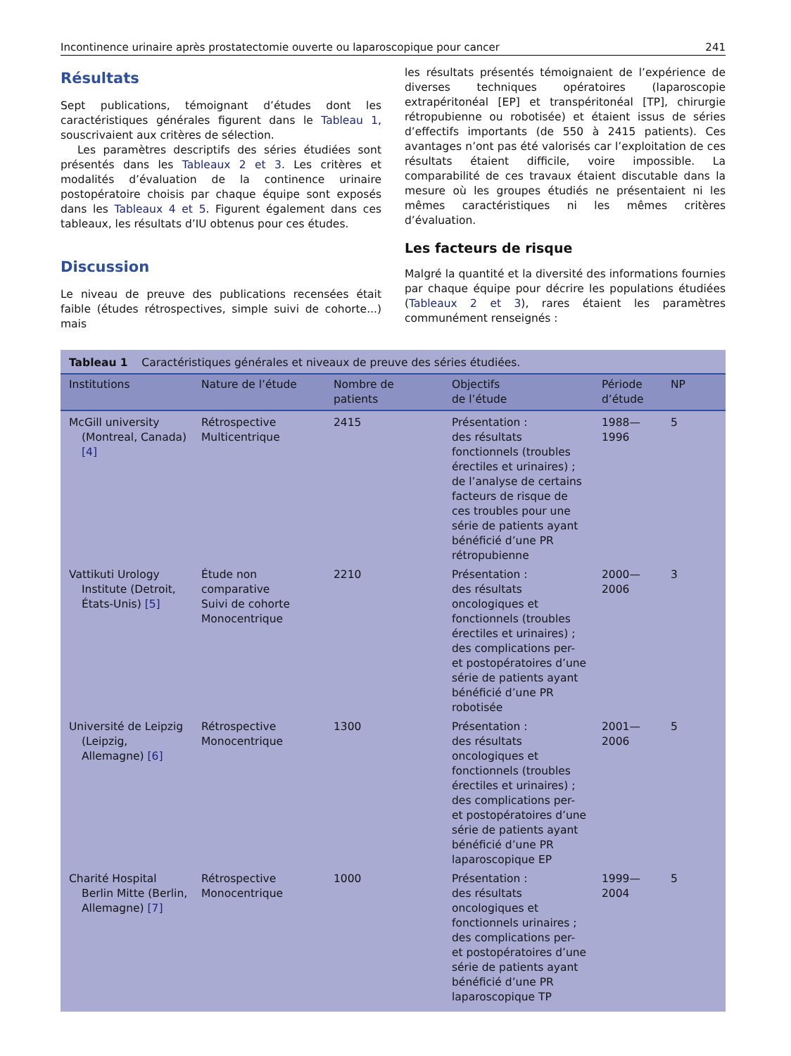Incontinence urinaire après prostatectomie ouverte ou laparoscopique pour cancer 241
Résultats
Sept publications, témoignant d’études dont les caractéristiques générales figurent dans le Tableau 1, souscrivaient aux critères de sélection.
Les paramètres descriptifs des séries étudiées sont présentés dans les Tableaux 2 et 3. Les critères et modalités d’évaluation de la continence urinaire postopératoire choisis par chaque équipe sont exposés dans les Tableaux 4 et 5. Figurent également dans ces tableaux, les résultats d’IU obtenus pour ces études.
Discussion
Le niveau de preuve des publications recensées était faible (études rétrospectives, simple suivi de cohorte...) mais
les résultats présentés témoignaient de l’expérience de diverses techniques opératoires (laparoscopie extrapéritonéal [EP] et transpéritonéal [TP], chirurgie rétropubienne ou robotisée) et étaient issus de séries d’effectifs importants (de 550 à 2415 patients). Ces avantages n’ont pas été valorisés car l’exploitation de ces résultats étaient difficile, voire impossible. La comparabilité de ces travaux étaient discutable dans la mesure où les groupes étudiés ne présentaient ni les mêmes caractéristiques ni les mêmes critères d’évaluation.
Les facteurs de risque
Malgré la quantité et la diversité des informations fournies par chaque équipe pour décrire les populations étudiées (Tableaux 2 et 3), rares étaient les paramètres communément renseignés :
Tableau 1 Caractéristiques générales et niveaux de preuve des séries étudiées.
| Institutions | Nature de l’étude | Nombre de patients | Objectifs de l’étude | Période d’étude | NP |
| --- | --- | --- | --- | --- | --- |
| McGill university (Montreal, Canada) [4] | Rétrospective Multicentrique | 2415 | Présentation : des résultats fonctionnels (troubles érectiles et urinaires) ; de l’analyse de certains facteurs de risque de ces troubles pour une série de patients ayant bénéficié d’une PR rétropubienne | 1988—1996 | 5 |
| Vattikuti Urology Institute (Detroit, États-Unis) [5] | Étude non comparative Suivi de cohorte Monocentrique | 2210 | Présentation : des résultats oncologiques et fonctionnels (troubles érectiles et urinaires) ; des complications per- et postopératoires d’une série de patients ayant bénéficié d’une PR robotisée | 2000—2006 | 3 |
| Université de Leipzig (Leipzig, Allemagne) [6] | Rétrospective Monocentrique | 1300 | Présentation : des résultats oncologiques et fonctionnels (troubles érectiles et urinaires) ; des complications per- et postopératoires d’une série de patients ayant bénéficié d’une PR laparoscopique EP | 2001—2006 | 5 |
| Charité Hospital Berlin Mitte (Berlin, Allemagne) [7] | Rétrospective Monocentrique | 1000 | Présentation : des résultats oncologiques et fonctionnels urinaires ; des complications per- et postopératoires d’une série de patients ayant bénéficié d’une PR laparoscopique TP | 1999—2004 | 5 |